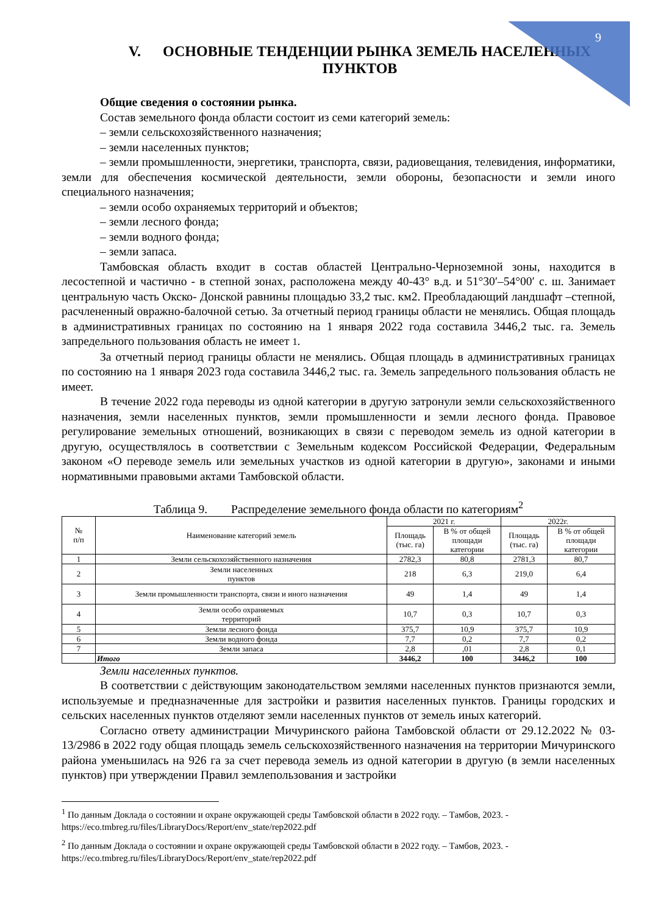9
V. ОСНОВНЫЕ ТЕНДЕНЦИИ РЫНКА ЗЕМЕЛЬ НАСЕЛЕННЫХ ПУНКТОВ
Общие сведения о состоянии рынка.
Состав земельного фонда области состоит из семи категорий земель:
– земли сельскохозяйственного назначения;
– земли населенных пунктов;
– земли промышленности, энергетики, транспорта, связи, радиовещания, телевидения, информатики, земли для обеспечения космической деятельности, земли обороны, безопасности и земли иного специального назначения;
– земли особо охраняемых территорий и объектов;
– земли лесного фонда;
– земли водного фонда;
– земли запаса.
Тамбовская область входит в состав областей Центрально-Черноземной зоны, находится в лесостепной и частично - в степной зонах, расположена между 40-43° в.д. и 51°30′–54°00′ с. ш. Занимает центральную часть Окско- Донской равнины площадью 33,2 тыс. км2. Преобладающий ландшафт –степной, расчлененный овражно-балочной сетью. За отчетный период границы области не менялись. Общая площадь в административных границах по состоянию на 1 января 2022 года составила 3446,2 тыс. га. Земель запредельного пользования область не имеет 1.
За отчетный период границы области не менялись. Общая площадь в административных границах по состоянию на 1 января 2023 года составила 3446,2 тыс. га. Земель запредельного пользования область не имеет.
В течение 2022 года переводы из одной категории в другую затронули земли сельскохозяйственного назначения, земли населенных пунктов, земли промышленности и земли лесного фонда. Правовое регулирование земельных отношений, возникающих в связи с переводом земель из одной категории в другую, осуществлялось в соответствии с Земельным кодексом Российской Федерации, Федеральным законом «О переводе земель или земельных участков из одной категории в другую», законами и иными нормативными правовыми актами Тамбовской области.
Таблица 9. Распределение земельного фонда области по категориям<sup>2</sup>
| № п/п | Наименование категорий земель | 2021 г. | | 2022г. | |
| --- | --- | --- | --- | --- | --- |
| | | Площадь (тыс. га) | В % от общей площади категории | Площадь (тыс. га) | В % от общей площади категории |
| 1 | Земли сельскохозяйственного назначения | 2782,3 | 80,8 | 2781,3 | 80,7 |
| 2 | Земли населенных пунктов | 218 | 6,3 | 219,0 | 6,4 |
| 3 | Земли промышленности транспорта, связи и иного назначения | 49 | 1,4 | 49 | 1,4 |
| 4 | Земли особо охраняемых территорий | 10,7 | 0,3 | 10,7 | 0,3 |
| 5 | Земли лесного фонда | 375,7 | 10,9 | 375,7 | 10,9 |
| 6 | Земли водного фонда | 7,7 | 0,2 | 7,7 | 0,2 |
| 7 | Земли запаса | 2,8 | ,01 | 2,8 | 0,1 |
| | Итого | 3446,2 | 100 | 3446,2 | 100 |
Земли населенных пунктов.
В соответствии с действующим законодательством землями населенных пунктов признаются земли, используемые и предназначенные для застройки и развития населенных пунктов. Границы городских и сельских населенных пунктов отделяют земли населенных пунктов от земель иных категорий.
Согласно ответу администрации Мичуринского района Тамбовской области от 29.12.2022 № 03-13/2986 в 2022 году общая площадь земель сельскохозяйственного назначения на территории Мичуринского района уменьшилась на 926 га за счет перевода земель из одной категории в другую (в земли населенных пунктов) при утверждении Правил землепользования и застройки
<sup>1</sup> По данным Доклада о состоянии и охране окружающей среды Тамбовской области в 2022 году. – Тамбов, 2023. - https://eco.tmbreg.ru/files/LibraryDocs/Report/env_state/rep2022.pdf
<sup>2</sup> По данным Доклада о состоянии и охране окружающей среды Тамбовской области в 2022 году. – Тамбов, 2023. - https://eco.tmbreg.ru/files/LibraryDocs/Report/env_state/rep2022.pdf